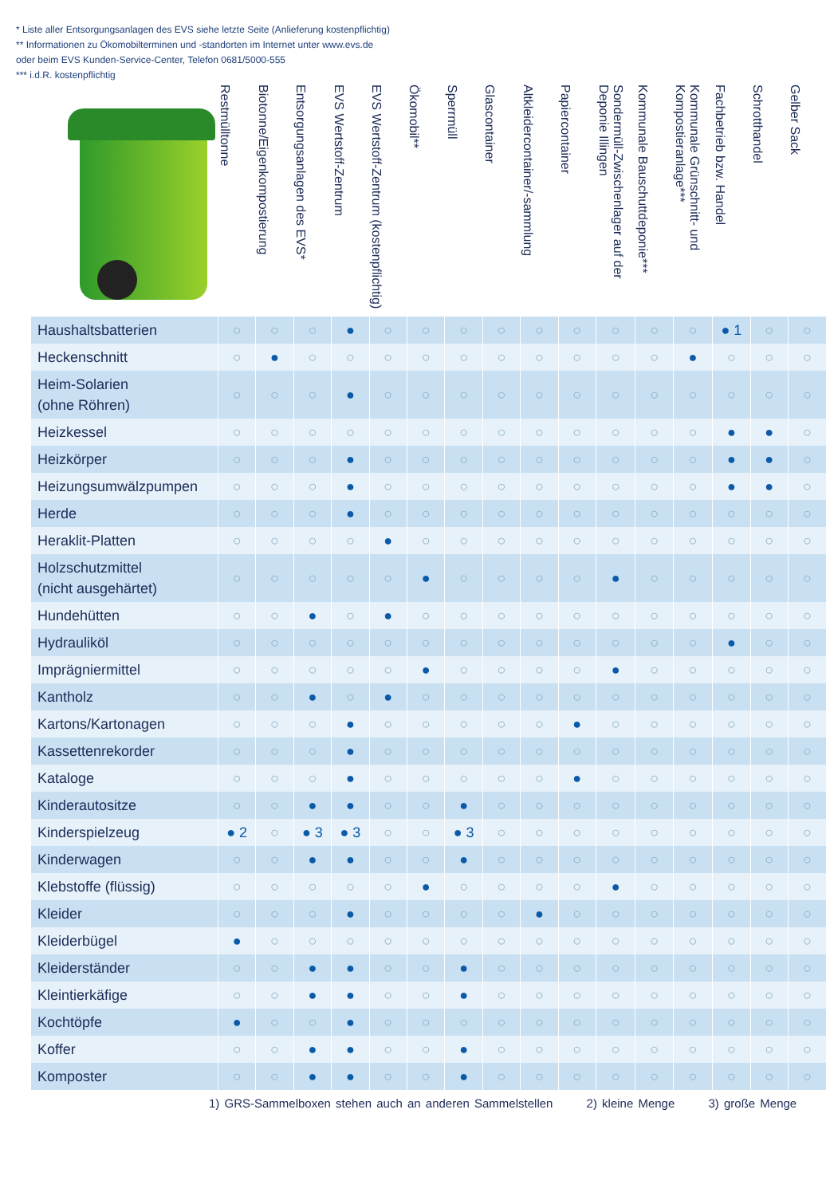* Liste aller Entsorgungsanlagen des EVS siehe letzte Seite (Anlieferung kostenpflichtig)
** Informationen zu Ökomobilterminen und -standorten im Internet unter www.evs.de
oder beim EVS Kunden-Service-Center, Telefon 0681/5000-555
*** i.d.R. kostenpflichtig
| | Restmülltonne | Biotonne/Eigenkompostierung | Entsorgungsanlagen des EVS* | EVS Wertstoff-Zentrum | EVS Wertstoff-Zentrum (kostenpflichtig) | Ökomobil** | Sperrmüll | Glascontainer | Altkleidercontainer/-sammlung | Papiercontainer | Sondermüll-Zwischenlager auf der Deponie Illingen | Kommunale Bauschuttdeponie*** | Kommunale Grünschnitt- und Kompostieranlage*** | Fachbetrieb bzw. Handel | Schrotthandel | Gelber Sack |
| --- | --- | --- | --- | --- | --- | --- | --- | --- | --- | --- | --- | --- | --- | --- | --- | --- |
| Haushaltsbatterien | ○ | ○ | ○ | ● | ○ | ○ | ○ | ○ | ○ | ○ | ○ | ○ | ○ | ● 1 | ○ | ○ |
| Heckenschnitt | ○ | ● | ○ | ○ | ○ | ○ | ○ | ○ | ○ | ○ | ○ | ○ | ● | ○ | ○ | ○ |
| Heim-Solarien (ohne Röhren) | ○ | ○ | ○ | ● | ○ | ○ | ○ | ○ | ○ | ○ | ○ | ○ | ○ | ○ | ○ | ○ |
| Heizkessel | ○ | ○ | ○ | ○ | ○ | ○ | ○ | ○ | ○ | ○ | ○ | ○ | ○ | ● | ● | ○ |
| Heizkörper | ○ | ○ | ○ | ● | ○ | ○ | ○ | ○ | ○ | ○ | ○ | ○ | ○ | ● | ● | ○ |
| Heizungsumwälzpumpen | ○ | ○ | ○ | ● | ○ | ○ | ○ | ○ | ○ | ○ | ○ | ○ | ○ | ● | ● | ○ |
| Herde | ○ | ○ | ○ | ● | ○ | ○ | ○ | ○ | ○ | ○ | ○ | ○ | ○ | ○ | ○ | ○ |
| Heraklit-Platten | ○ | ○ | ○ | ○ | ● | ○ | ○ | ○ | ○ | ○ | ○ | ○ | ○ | ○ | ○ | ○ |
| Holzschutzmittel (nicht ausgehärtet) | ○ | ○ | ○ | ○ | ○ | ● | ○ | ○ | ○ | ○ | ● | ○ | ○ | ○ | ○ | ○ |
| Hundehütten | ○ | ○ | ● | ○ | ● | ○ | ○ | ○ | ○ | ○ | ○ | ○ | ○ | ○ | ○ | ○ |
| Hydrauliköl | ○ | ○ | ○ | ○ | ○ | ○ | ○ | ○ | ○ | ○ | ○ | ○ | ○ | ● | ○ | ○ |
| Imprägniermittel | ○ | ○ | ○ | ○ | ○ | ● | ○ | ○ | ○ | ○ | ● | ○ | ○ | ○ | ○ | ○ |
| Kantholz | ○ | ○ | ● | ○ | ● | ○ | ○ | ○ | ○ | ○ | ○ | ○ | ○ | ○ | ○ | ○ |
| Kartons/Kartonagen | ○ | ○ | ○ | ● | ○ | ○ | ○ | ○ | ○ | ● | ○ | ○ | ○ | ○ | ○ | ○ |
| Kassettenrekorder | ○ | ○ | ○ | ● | ○ | ○ | ○ | ○ | ○ | ○ | ○ | ○ | ○ | ○ | ○ | ○ |
| Kataloge | ○ | ○ | ○ | ● | ○ | ○ | ○ | ○ | ○ | ● | ○ | ○ | ○ | ○ | ○ | ○ |
| Kinderautositze | ○ | ○ | ● | ● | ○ | ○ | ● | ○ | ○ | ○ | ○ | ○ | ○ | ○ | ○ | ○ |
| Kinderspielzeug | ● 2 | ○ | ● 3 | ● 3 | ○ | ○ | ● 3 | ○ | ○ | ○ | ○ | ○ | ○ | ○ | ○ | ○ |
| Kinderwagen | ○ | ○ | ● | ● | ○ | ○ | ● | ○ | ○ | ○ | ○ | ○ | ○ | ○ | ○ | ○ |
| Klebstoffe (flüssig) | ○ | ○ | ○ | ○ | ○ | ● | ○ | ○ | ○ | ○ | ● | ○ | ○ | ○ | ○ | ○ |
| Kleider | ○ | ○ | ○ | ● | ○ | ○ | ○ | ○ | ● | ○ | ○ | ○ | ○ | ○ | ○ | ○ |
| Kleiderbügel | ● | ○ | ○ | ○ | ○ | ○ | ○ | ○ | ○ | ○ | ○ | ○ | ○ | ○ | ○ | ○ |
| Kleiderständer | ○ | ○ | ● | ● | ○ | ○ | ● | ○ | ○ | ○ | ○ | ○ | ○ | ○ | ○ | ○ |
| Kleintierkäfige | ○ | ○ | ● | ● | ○ | ○ | ● | ○ | ○ | ○ | ○ | ○ | ○ | ○ | ○ | ○ |
| Kochtöpfe | ● | ○ | ○ | ● | ○ | ○ | ○ | ○ | ○ | ○ | ○ | ○ | ○ | ○ | ○ | ○ |
| Koffer | ○ | ○ | ● | ● | ○ | ○ | ● | ○ | ○ | ○ | ○ | ○ | ○ | ○ | ○ | ○ |
| Komposter | ○ | ○ | ● | ● | ○ | ○ | ● | ○ | ○ | ○ | ○ | ○ | ○ | ○ | ○ | ○ |
1) GRS-Sammelboxen stehen auch an anderen Sammelstellen 2) kleine Menge 3) große Menge